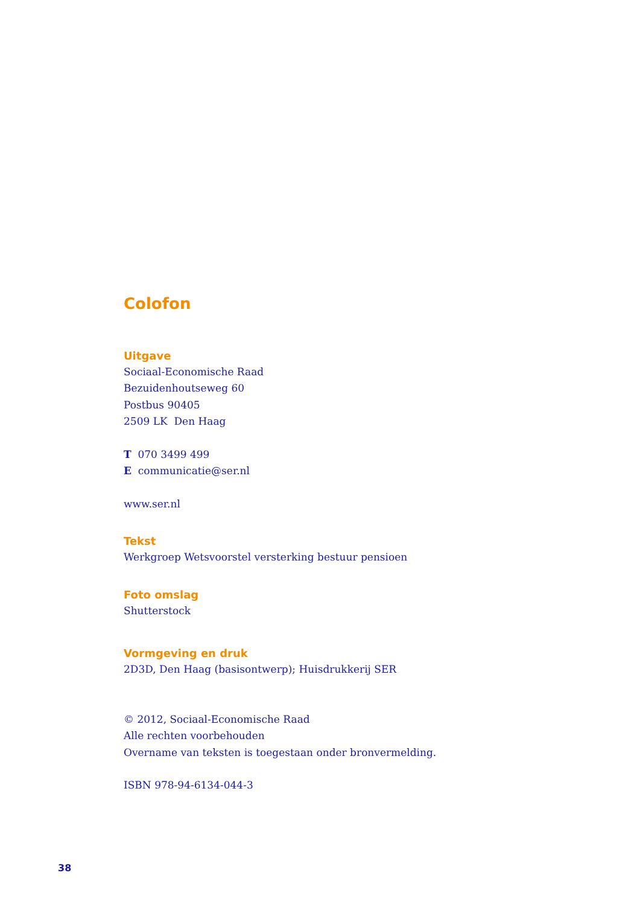Colofon
Uitgave
Sociaal-Economische Raad
Bezuidenhoutseweg 60
Postbus 90405
2509 LK Den Haag
T 070 3499 499
E communicatie@ser.nl
www.ser.nl
Tekst
Werkgroep Wetsvoorstel versterking bestuur pensioen
Foto omslag
Shutterstock
Vormgeving en druk
2D3D, Den Haag (basisontwerp); Huisdrukkerij SER
© 2012, Sociaal-Economische Raad
Alle rechten voorbehouden
Overname van teksten is toegestaan onder bronvermelding.
ISBN 978-94-6134-044-3
38